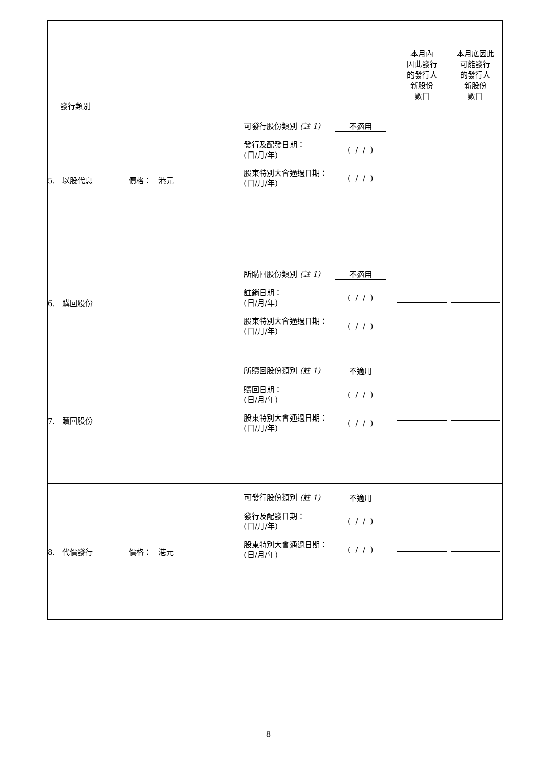| 發行類別 | | 本月內 因此發行 的發行人 新股份 數目 | 本月底因此 可能發行 的發行人 新股份 數目 |
| 5. 以股代息 價格： 港元 | 可發行股份類別 (註 1) 不適用 發行及配發日期： (日/月/年) ( / / ) 股東特別大會通過日期： (日/月/年) ( / / ) | | |
| 6. 購回股份 | 所購回股份類別 (註 1) 不適用 註銷日期： (日/月/年) ( / / ) 股東特別大會通過日期： (日/月/年) ( / / ) | | |
| 7. 贖回股份 | 所贖回股份類別 (註 1) 不適用 贖回日期： (日/月/年) ( / / ) 股東特別大會通過日期： (日/月/年) ( / / ) | | |
| 8. 代價發行 價格： 港元 | 可發行股份類別 (註 1) 不適用 發行及配發日期： (日/月/年) ( / / ) 股東特別大會通過日期： (日/月/年) ( / / ) | | |
8